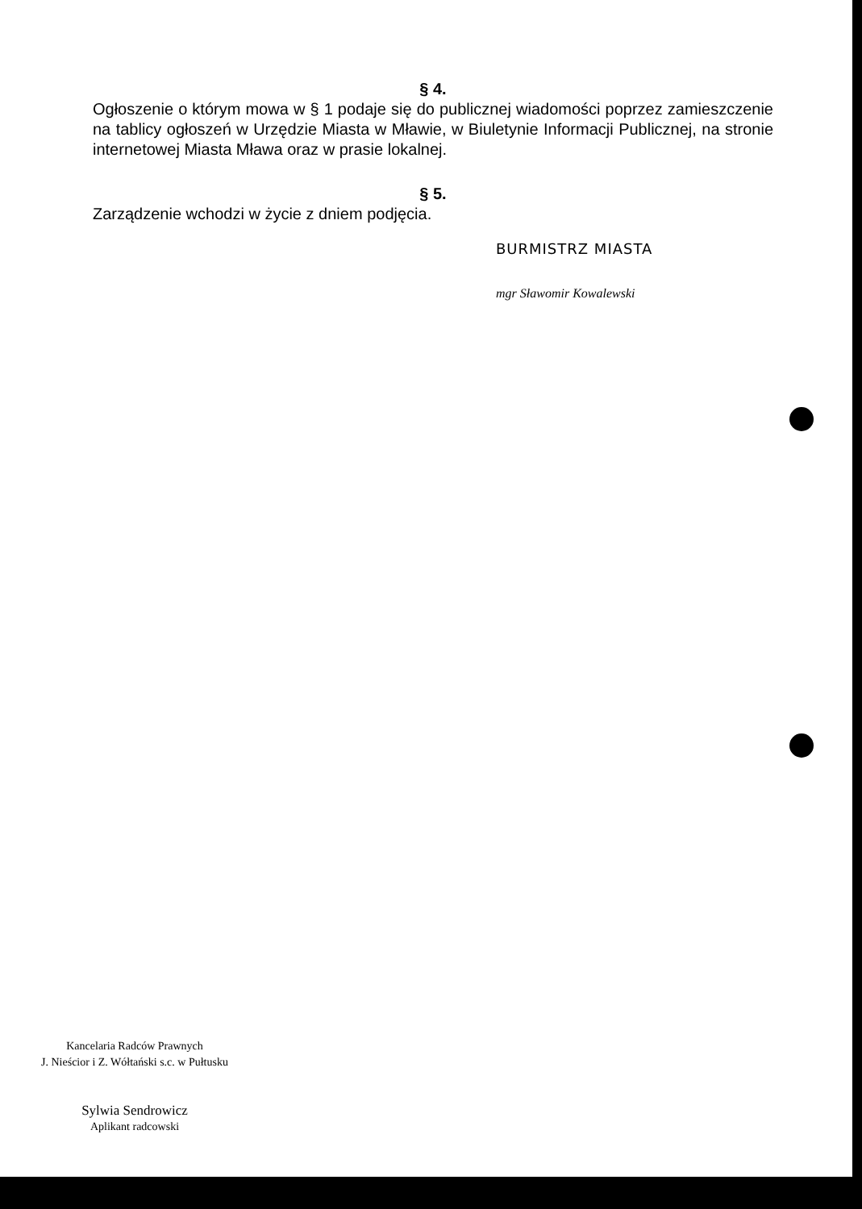§ 4.
Ogłoszenie o którym mowa w § 1 podaje się do publicznej wiadomości poprzez zamieszczenie na tablicy ogłoszeń w Urzędzie Miasta w Mławie, w Biuletynie Informacji Publicznej, na stronie internetowej Miasta Mława oraz w prasie lokalnej.
§ 5.
Zarządzenie wchodzi w życie z dniem podjęcia.
BURMISTRZ MIASTA
mgr Sławomir Kowalewski
Kancelaria Radców Prawnych
J. Nieścior i Z. Wółtański s.c. w Pułtusku
Sylwia Sendrowicz
Aplikant radcowski